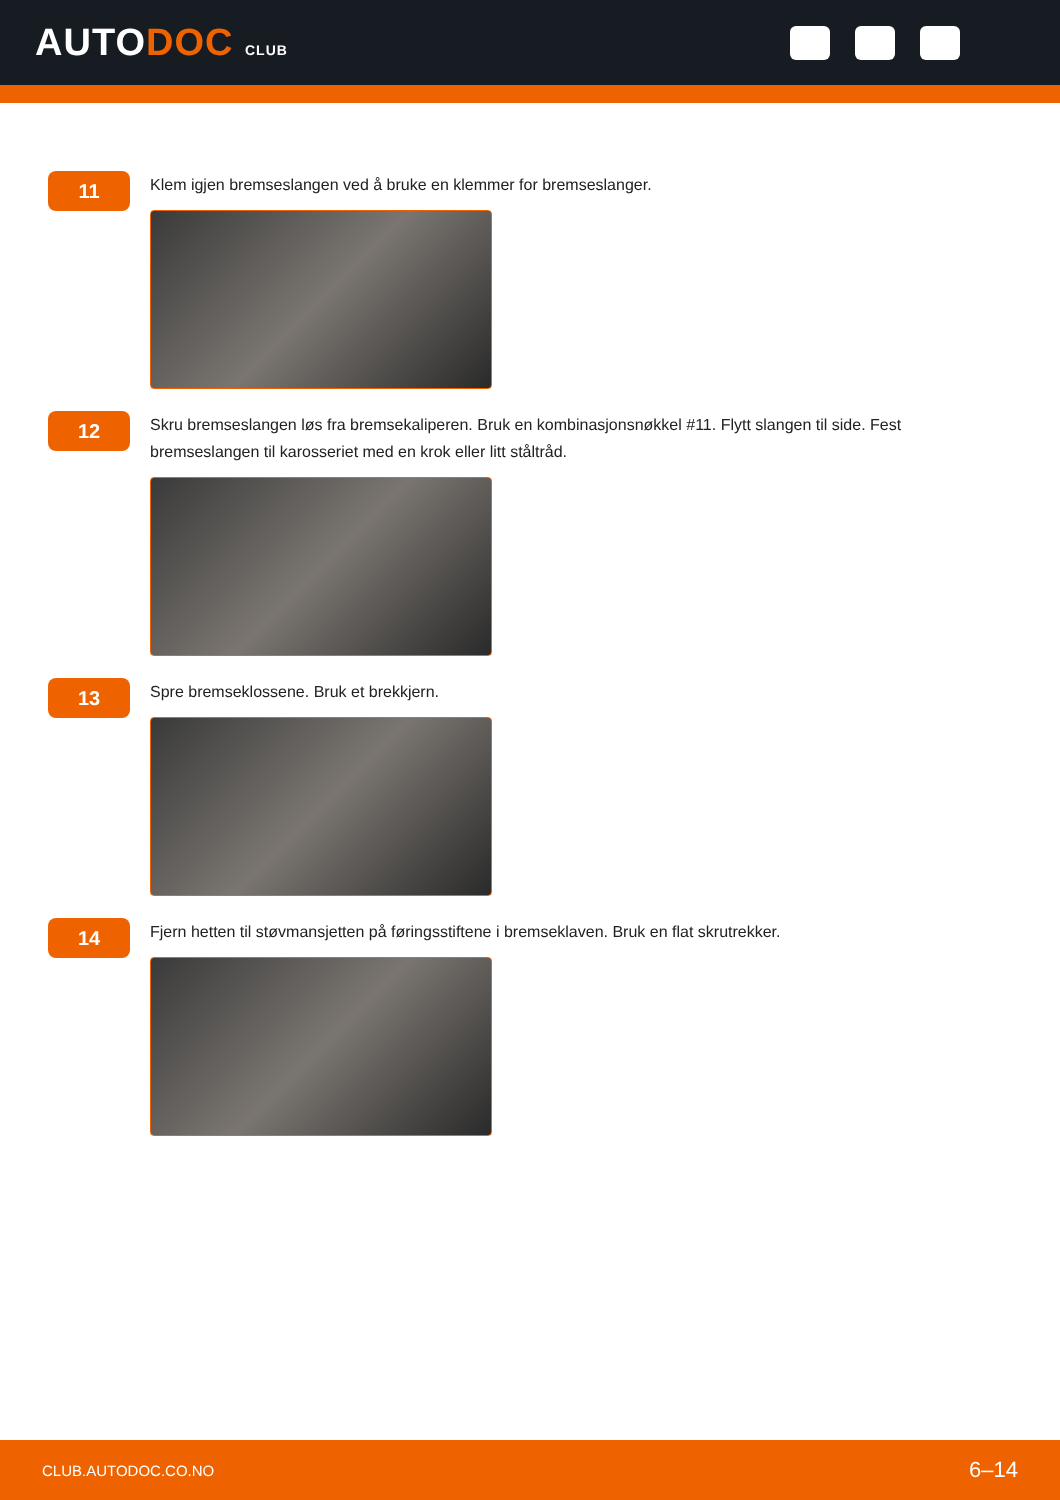AUTODOC CLUB
11
Klem igjen bremseslangen ved å bruke en klemmer for bremseslanger.
12
Skru bremseslangen løs fra bremsekaliperen. Bruk en kombinasjonsnøkkel #11. Flytt slangen til side. Fest bremseslangen til karosseriet med en krok eller litt ståltråd.
13
Spre bremseklossene. Bruk et brekkjern.
14
Fjern hetten til støvmansjetten på føringsstiftene i bremseklaven. Bruk en flat skrutrekker.
CLUB.AUTODOC.CO.NO 6–14